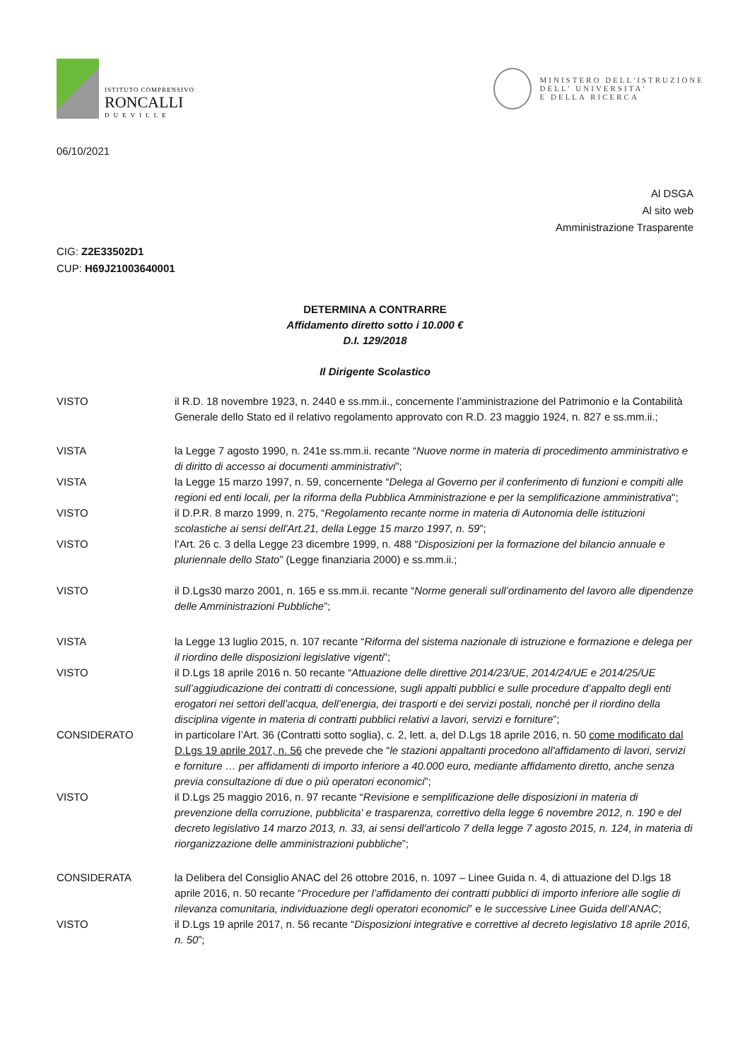ISTITUTO COMPRENSIVO
RONCALLI
DUEVILLE
MINISTERO DELL'ISTRUZIONE
DELL' UNIVERSITA'
E DELLA RICERCA
06/10/2021
Al DSGA
Al sito web
Amministrazione Trasparente
CIG: Z2E33502D1
CUP: H69J21003640001
DETERMINA A CONTRARRE
Affidamento diretto sotto i 10.000 €
D.I. 129/2018
Il Dirigente Scolastico
VISTO il R.D. 18 novembre 1923, n. 2440 e ss.mm.ii., concernente l’amministrazione del Patrimonio e la Contabilità Generale dello Stato ed il relativo regolamento approvato con R.D. 23 maggio 1924, n. 827 e ss.mm.ii.;
VISTA la Legge 7 agosto 1990, n. 241e ss.mm.ii. recante “Nuove norme in materia di procedimento amministrativo e di diritto di accesso ai documenti amministrativi”;
VISTA la Legge 15 marzo 1997, n. 59, concernente “Delega al Governo per il conferimento di funzioni e compiti alle regioni ed enti locali, per la riforma della Pubblica Amministrazione e per la semplificazione amministrativa";
VISTO il D.P.R. 8 marzo 1999, n. 275, “Regolamento recante norme in materia di Autonomia delle istituzioni scolastiche ai sensi dell'Art.21, della Legge 15 marzo 1997, n. 59”;
VISTO l’Art. 26 c. 3 della Legge 23 dicembre 1999, n. 488 “Disposizioni per la formazione del bilancio annuale e pluriennale dello Stato” (Legge finanziaria 2000) e ss.mm.ii.;
VISTO il D.Lgs30 marzo 2001, n. 165 e ss.mm.ii. recante “Norme generali sull’ordinamento del lavoro alle dipendenze delle Amministrazioni Pubbliche”;
VISTA la Legge 13 luglio 2015, n. 107 recante “Riforma del sistema nazionale di istruzione e formazione e delega per il riordino delle disposizioni legislative vigenti”;
VISTO il D.Lgs 18 aprile 2016 n. 50 recante “Attuazione delle direttive 2014/23/UE, 2014/24/UE e 2014/25/UE sull’aggiudicazione dei contratti di concessione, sugli appalti pubblici e sulle procedure d’appalto degli enti erogatori nei settori dell’acqua, dell’energia, dei trasporti e dei servizi postali, nonché per il riordino della disciplina vigente in materia di contratti pubblici relativi a lavori, servizi e forniture”;
CONSIDERATO in particolare l’Art. 36 (Contratti sotto soglia), c. 2, lett. a, del D.Lgs 18 aprile 2016, n. 50 come modificato dal D.Lgs 19 aprile 2017, n. 56 che prevede che “le stazioni appaltanti procedono all'affidamento di lavori, servizi e forniture … per affidamenti di importo inferiore a 40.000 euro, mediante affidamento diretto, anche senza previa consultazione di due o più operatori economici”;
VISTO il D.Lgs 25 maggio 2016, n. 97 recante “Revisione e semplificazione delle disposizioni in materia di prevenzione della corruzione, pubblicita' e trasparenza, correttivo della legge 6 novembre 2012, n. 190 e del decreto legislativo 14 marzo 2013, n. 33, ai sensi dell'articolo 7 della legge 7 agosto 2015, n. 124, in materia di riorganizzazione delle amministrazioni pubbliche”;
CONSIDERATA la Delibera del Consiglio ANAC del 26 ottobre 2016, n. 1097 – Linee Guida n. 4, di attuazione del D.lgs 18 aprile 2016, n. 50 recante “Procedure per l’affidamento dei contratti pubblici di importo inferiore alle soglie di rilevanza comunitaria, individuazione degli operatori economici” e le successive Linee Guida dell’ANAC;
VISTO il D.Lgs 19 aprile 2017, n. 56 recante “Disposizioni integrative e correttive al decreto legislativo 18 aprile 2016, n. 50”;